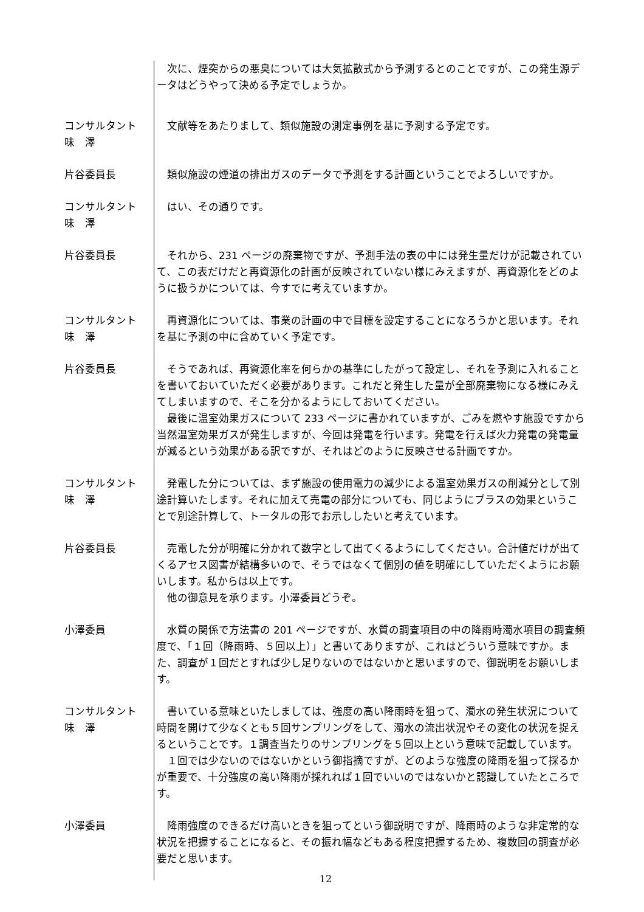次に、煙突からの悪臭については大気拡散式から予測するとのことですが、この発生源データはどうやって決める予定でしょうか。
コンサルタント
味　澤
　文献等をあたりまして、類似施設の測定事例を基に予測する予定です。
片谷委員長 　類似施設の煙道の排出ガスのデータで予測をする計画ということでよろしいですか。
コンサルタント
味　澤
　はい、その通りです。
片谷委員長 　それから、231 ページの廃棄物ですが、予測手法の表の中には発生量だけが記載されていて、この表だけだと再資源化の計画が反映されていない様にみえますが、再資源化をどのように扱うかについては、今すでに考えていますか。
コンサルタント
味　澤
　再資源化については、事業の計画の中で目標を設定することになろうかと思います。それを基に予測の中に含めていく予定です。
片谷委員長 　そうであれば、再資源化率を何らかの基準にしたがって設定し、それを予測に入れることを書いておいていただく必要があります。これだと発生した量が全部廃棄物になる様にみえてしまいますので、そこを分かるようにしておいてください。
　最後に温室効果ガスについて 233 ページに書かれていますが、ごみを燃やす施設ですから当然温室効果ガスが発生しますが、今回は発電を行います。発電を行えば火力発電の発電量が減るという効果がある訳ですが、それはどのように反映させる計画ですか。
コンサルタント
味　澤
　発電した分については、まず施設の使用電力の減少による温室効果ガスの削減分として別途計算いたします。それに加えて売電の部分についても、同じようにプラスの効果ということで別途計算して、トータルの形でお示ししたいと考えています。
片谷委員長 　売電した分が明確に分かれて数字として出てくるようにしてください。合計値だけが出てくるアセス図書が結構多いので、そうではなくて個別の値を明確にしていただくようにお願いします。私からは以上です。
　他の御意見を承ります。小澤委員どうぞ。
小澤委員 　水質の関係で方法書の 201 ページですが、水質の調査項目の中の降雨時濁水項目の調査頻度で、「１回（降雨時、５回以上）」と書いてありますが、これはどういう意味ですか。また、調査が１回だとすれば少し足りないのではないかと思いますので、御説明をお願いします。
コンサルタント
味　澤
　書いている意味といたしましては、強度の高い降雨時を狙って、濁水の発生状況について時間を開けて少なくとも５回サンプリングをして、濁水の流出状況やその変化の状況を捉えるということです。１調査当たりのサンプリングを５回以上という意味で記載しています。
　１回では少ないのではないかという御指摘ですが、どのような強度の降雨を狙って採るかが重要で、十分強度の高い降雨が採れれば１回でいいのではないかと認識していたところです。
小澤委員 　降雨強度のできるだけ高いときを狙ってという御説明ですが、降雨時のような非定常的な状況を把握することになると、その振れ幅などもある程度把握するため、複数回の調査が必要だと思います。
12